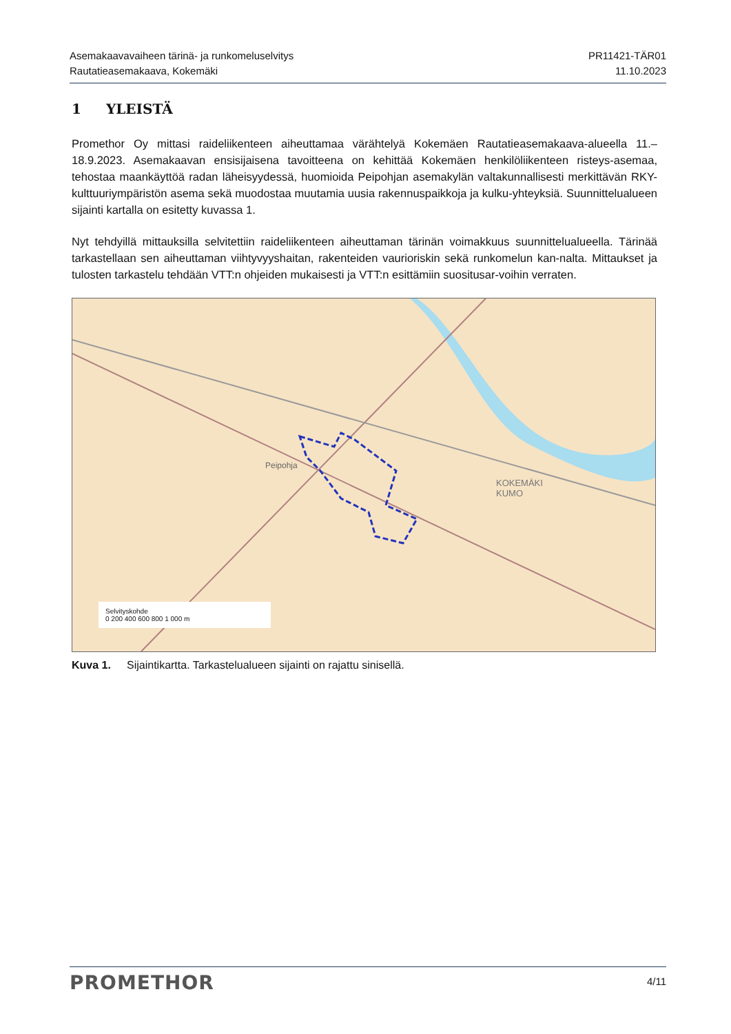Asemakaavavaiheen tärinä- ja runkomeluselvitys
Rautatieasemakaava, Kokemäki
PR11421-TÄR01
11.10.2023
1 YLEISTÄ
Promethor Oy mittasi raideliikenteen aiheuttamaa värähtelyä Kokemäen Rautatieasemakaava-alueella 11.–18.9.2023. Asemakaavan ensisijaisena tavoitteena on kehittää Kokemäen henkilöliikenteen risteys-asemaa, tehostaa maankäyttöä radan läheisyydessä, huomioida Peipohjan asemakylän valtakunnallisesti merkittävän RKY-kulttuuriympäristön asema sekä muodostaa muutamia uusia rakennuspaikkoja ja kulku-yhteyksiä. Suunnittelualueen sijainti kartalla on esitetty kuvassa 1.
Nyt tehdyillä mittauksilla selvitettiin raideliikenteen aiheuttaman tärinän voimakkuus suunnittelualueella. Tärinää tarkastellaan sen aiheuttaman viihtyvyyshaitan, rakenteiden vaurioriskin sekä runkomelun kan-nalta. Mittaukset ja tulosten tarkastelu tehdään VTT:n ohjeiden mukaisesti ja VTT:n esittämiin suositusar-voihin verraten.
Peipohja
KOKEMÄKI
KUMO
Selvityskohde
0 200 400 600 800 1 000 m
Kuva 1. Sijaintikartta. Tarkastelualueen sijainti on rajattu sinisellä.
PROMETHOR
4/11